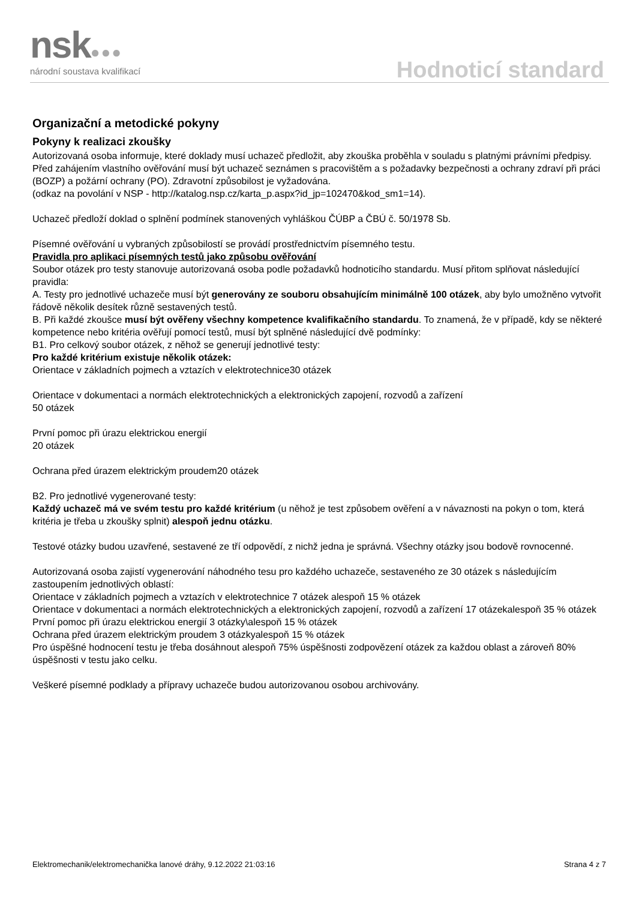nsk●●● národní soustava kvalifikací Hodnoticí standard
Organizační a metodické pokyny
Pokyny k realizaci zkoušky
Autorizovaná osoba informuje, které doklady musí uchazeč předložit, aby zkouška proběhla v souladu s platnými právními předpisy.
Před zahájením vlastního ověřování musí být uchazeč seznámen s pracovištěm a s požadavky bezpečnosti a ochrany zdraví při práci (BOZP) a požární ochrany (PO). Zdravotní způsobilost je vyžadována.
(odkaz na povolání v NSP - http://katalog.nsp.cz/karta_p.aspx?id_jp=102470&kod_sm1=14).
Uchazeč předloží doklad o splnění podmínek stanovených vyhláškou ČÚBP a ČBÚ č. 50/1978 Sb.
Písemné ověřování u vybraných způsobilostí se provádí prostřednictvím písemného testu.
Pravidla pro aplikaci písemných testů jako způsobu ověřování
Soubor otázek pro testy stanovuje autorizovaná osoba podle požadavků hodnoticího standardu. Musí přitom splňovat následující pravidla:
A. Testy pro jednotlivé uchazeče musí být generovány ze souboru obsahujícím minimálně 100 otázek, aby bylo umožněno vytvořit řádově několik desítek různě sestavených testů.
B. Při každé zkoušce musí být ověřeny všechny kompetence kvalifikačního standardu. To znamená, že v případě, kdy se některé kompetence nebo kritéria ověřují pomocí testů, musí být splněné následující dvě podmínky:
B1. Pro celkový soubor otázek, z něhož se generují jednotlivé testy:
Pro každé kritérium existuje několik otázek:
Orientace v základních pojmech a vztazích v elektrotechnice30 otázek
Orientace v dokumentaci a normách elektrotechnických a elektronických zapojení, rozvodů a zařízení
50 otázek
První pomoc při úrazu elektrickou energií
20 otázek
Ochrana před úrazem elektrickým proudem20 otázek
B2. Pro jednotlivé vygenerované testy:
Každý uchazeč má ve svém testu pro každé kritérium (u něhož je test způsobem ověření a v návaznosti na pokyn o tom, která kritéria je třeba u zkoušky splnit) alespoň jednu otázku.
Testové otázky budou uzavřené, sestavené ze tří odpovědí, z nichž jedna je správná. Všechny otázky jsou bodově rovnocenné.
Autorizovaná osoba zajistí vygenerování náhodného tesu pro každého uchazeče, sestaveného ze 30 otázek s následujícím zastoupením jednotlivých oblastí:
Orientace v základních pojmech a vztazích v elektrotechnice 7 otázek alespoň 15 % otázek
Orientace v dokumentaci a normách elektrotechnických a elektronických zapojení, rozvodů a zařízení 17 otázekalespoň 35 % otázek
První pomoc při úrazu elektrickou energií 3 otázky\alespoň 15 % otázek
Ochrana před úrazem elektrickým proudem 3 otázkyalespoň 15 % otázek
Pro úspěšné hodnocení testu je třeba dosáhnout alespoň 75% úspěšnosti zodpovězení otázek za každou oblast a zároveň 80% úspěšnosti v testu jako celku.
Veškeré písemné podklady a přípravy uchazeče budou autorizovanou osobou archivovány.
Elektromechanik/elektromechanička lanové dráhy, 9.12.2022 21:03:16 Strana 4 z 7